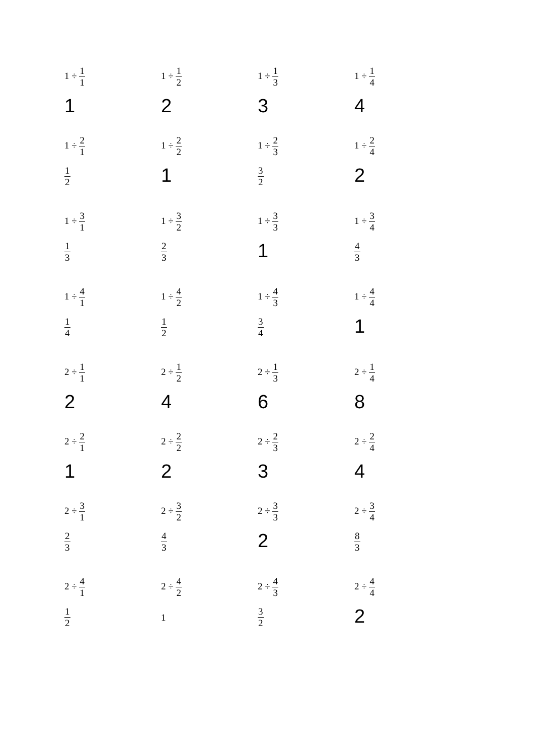| 1 ÷ 1 1 | 1 ÷ 1 2 | 1 ÷ 1 3 | 1 ÷ 1 4 |
| 1 | 2 | 3 | 4 |
| 1 ÷ 2 1 | 1 ÷ 2 2 | 1 ÷ 2 3 | 1 ÷ 2 4 |
| 1 2 | 1 | 3 2 | 2 |
| 1 ÷ 3 1 | 1 ÷ 3 2 | 1 ÷ 3 3 | 1 ÷ 3 4 |
| 1 3 | 2 3 | 1 | 4 3 |
| 1 ÷ 4 1 | 1 ÷ 4 2 | 1 ÷ 4 3 | 1 ÷ 4 4 |
| 1 4 | 1 2 | 3 4 | 1 |
| 2 ÷ 1 1 | 2 ÷ 1 2 | 2 ÷ 1 3 | 2 ÷ 1 4 |
| 2 | 4 | 6 | 8 |
| 2 ÷ 2 1 | 2 ÷ 2 2 | 2 ÷ 2 3 | 2 ÷ 2 4 |
| 1 | 2 | 3 | 4 |
| 2 ÷ 3 1 | 2 ÷ 3 2 | 2 ÷ 3 3 | 2 ÷ 3 4 |
| 2 3 | 4 3 | 2 | 8 3 |
| 2 ÷ 4 1 | 2 ÷ 4 2 | 2 ÷ 4 3 | 2 ÷ 4 4 |
| 1 2 | 1 | 3 2 | 2 |